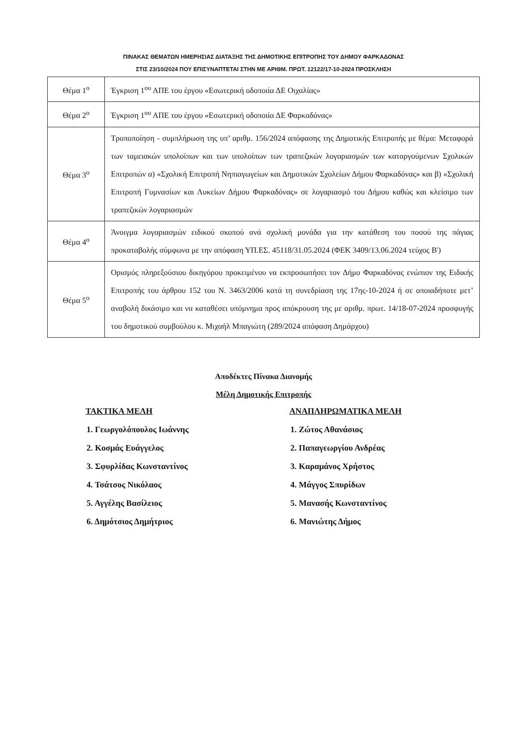ΠΙΝΑΚΑΣ ΘΕΜΑΤΩΝ ΗΜΕΡΗΣΙΑΣ ΔΙΑΤΑΞΗΣ ΤΗΣ ΔΗΜΟΤΙΚΗΣ ΕΠΙΤΡΟΠΗΣ ΤΟΥ ΔΗΜΟΥ ΦΑΡΚΑΔΟΝΑΣ
ΣΤΙΣ 23/10/2024 ΠΟΥ ΕΠΙΣΥΝΑΠΤΕΤΑΙ ΣΤΗΝ ΜΕ ΑΡΙΘΜ. ΠΡΩΤ. 12122/17-10-2024 ΠΡΟΣΚΛΗΣΗ
| Θέμα 1<sup>ο</sup> | Έγκριση 1<sup>ου</sup> ΑΠΕ του έργου «Εσωτερική οδοποιία ΔΕ Οιχαλίας» |
| Θέμα 2<sup>ο</sup> | Έγκριση 1<sup>ου</sup> ΑΠΕ του έργου «Εσωτερική οδοποιία ΔΕ Φαρκαδόνας» |
| Θέμα 3<sup>ο</sup> | Τροποποίηση - συμπλήρωση της υπ’ αριθμ. 156/2024 απόφασης της Δημοτικής Επιτροπής με θέμα: Μεταφορά των ταμειακών υπολοίπων και των υπολοίπων των τραπεζικών λογαριασμών των καταργούμενων Σχολικών Επιτροπών α) «Σχολική Επιτροπή Νηπιαγωγείων και Δημοτικών Σχολείων Δήμου Φαρκαδόνας» και β) «Σχολική Επιτροπή Γυμνασίων και Λυκείων Δήμου Φαρκαδόνας» σε λογαριασμό του Δήμου καθώς και κλείσιμο των τραπεζικών λογαριασμών |
| Θέμα 4<sup>ο</sup> | Άνοιγμα λογαριασμών ειδικού σκοπού ανά σχολική μονάδα για την κατάθεση του ποσού της πάγιας προκαταβολής σύμφωνα με την απόφαση ΥΠ.ΕΣ. 45118/31.05.2024 (ΦΕΚ 3409/13.06.2024 τεύχος Β') |
| Θέμα 5<sup>ο</sup> | Ορισμός πληρεξούσιου δικηγόρου προκειμένου να εκπροσωπήσει τον Δήμο Φαρκαδόνας ενώπιον της Ειδικής Επιτροπής του άρθρου 152 του Ν. 3463/2006 κατά τη συνεδρίαση της 17ης-10-2024 ή σε οποιαδήποτε μετ’ αναβολή δικάσιμο και να καταθέσει υπόμνημα προς απόκρουση της με αριθμ. πρωτ. 14/18-07-2024 προσφυγής του δημοτικού συμβούλου κ. Μιχαήλ Μπαγιώτη (289/2024 απόφαση Δημάρχου) |
Αποδέκτες Πίνακα Διανομής
Μέλη Δημοτικής Επιτροπής
ΤΑΚΤΙΚΑ ΜΕΛΗ
1. Γεωργολόπουλος Ιωάννης
2. Κοσμάς Ευάγγελος
3. Σφυρλίδας Κωνσταντίνος
4. Τσάτσος Νικόλαος
5. Αγγέλης Βασίλειος
6. Δημότσιος Δημήτριος
ΑΝΑΠΛΗΡΩΜΑΤΙΚΑ ΜΕΛΗ
1. Ζώτος Αθανάσιος
2. Παπαγεωργίου Ανδρέας
3. Καραμάνος Χρήστος
4. Μάγγος Σπυρίδων
5. Μανασής Κωνσταντίνος
6. Μανιώτης Δήμος